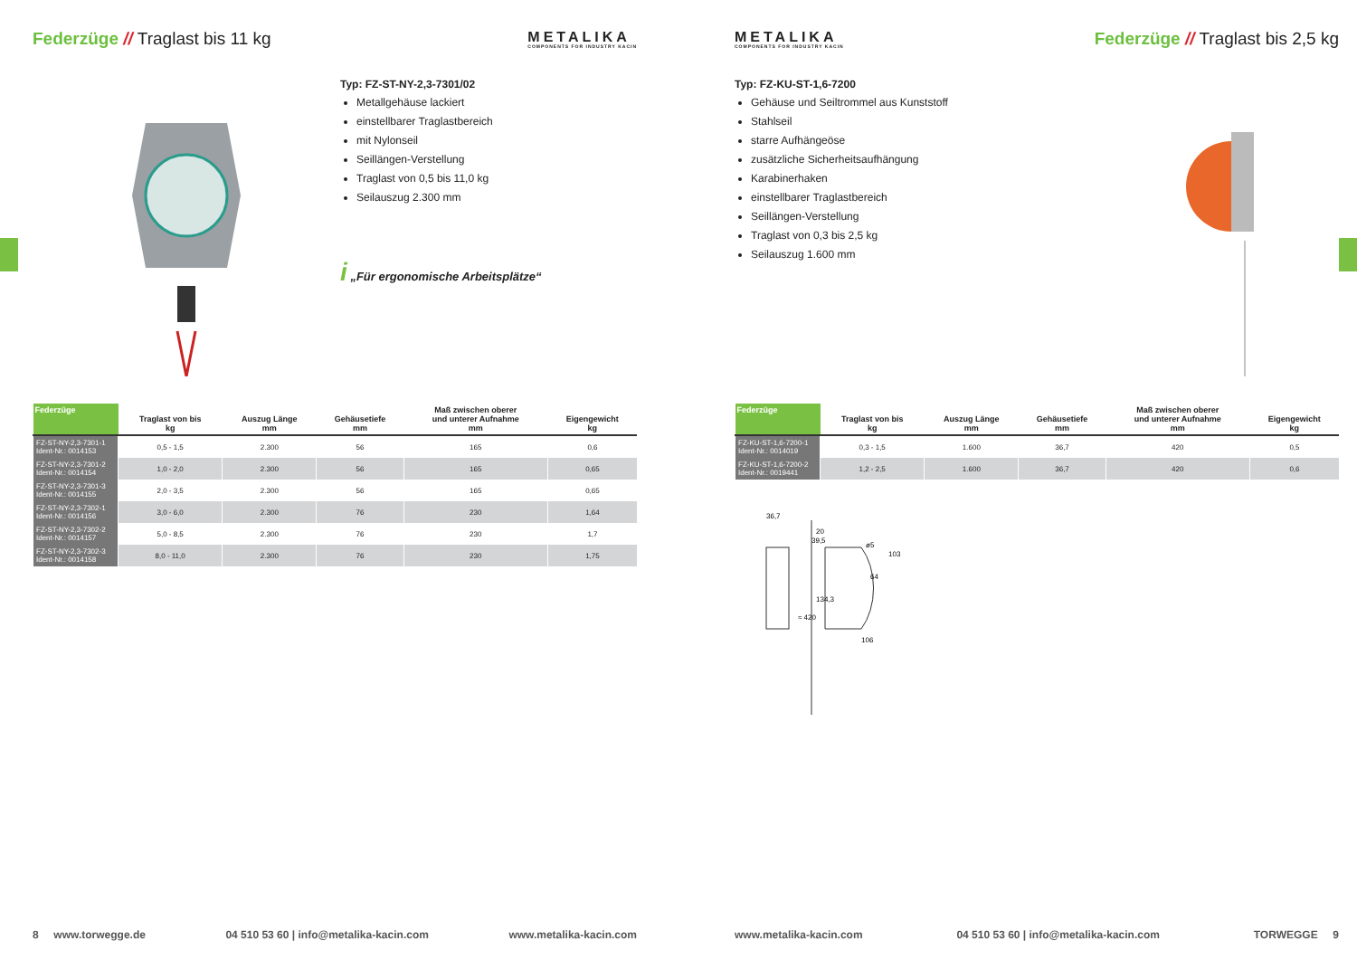Federzüge // Traglast bis 11 kg
METALIKA
COMPONENTS FOR INDUSTRY KACIN
Typ: FZ-ST-NY-2,3-7301/02
Metallgehäuse lackiert
einstellbarer Traglastbereich
mit Nylonseil
Seillängen-Verstellung
Traglast von 0,5 bis 11,0 kg
Seilauszug 2.300 mm
i „Für ergonomische Arbeitsplätze“
| Federzüge | Traglast von bis kg | Auszug Länge mm | Gehäusetiefe mm | Maß zwischen oberer und unterer Aufnahme mm | Eigengewicht kg |
| --- | --- | --- | --- | --- | --- |
| FZ-ST-NY-2,3-7301-1 Ident-Nr.: 0014153 | 0,5 - 1,5 | 2.300 | 56 | 165 | 0,6 |
| FZ-ST-NY-2,3-7301-2 Ident-Nr.: 0014154 | 1,0 - 2,0 | 2.300 | 56 | 165 | 0,65 |
| FZ-ST-NY-2,3-7301-3 Ident-Nr.: 0014155 | 2,0 - 3,5 | 2.300 | 56 | 165 | 0,65 |
| FZ-ST-NY-2,3-7302-1 Ident-Nr.: 0014156 | 3,0 - 6,0 | 2.300 | 76 | 230 | 1,64 |
| FZ-ST-NY-2,3-7302-2 Ident-Nr.: 0014157 | 5,0 - 8,5 | 2.300 | 76 | 230 | 1,7 |
| FZ-ST-NY-2,3-7302-3 Ident-Nr.: 0014158 | 8,0 - 11,0 | 2.300 | 76 | 230 | 1,75 |
8 www.torwegge.de 04 510 53 60 | info@metalika-kacin.com www.metalika-kacin.com
METALIKA
COMPONENTS FOR INDUSTRY KACIN
Federzüge // Traglast bis 2,5 kg
Typ: FZ-KU-ST-1,6-7200
Gehäuse und Seiltrommel aus Kunststoff
Stahlseil
starre Aufhängeöse
zusätzliche Sicherheitsaufhängung
Karabinerhaken
einstellbarer Traglastbereich
Seillängen-Verstellung
Traglast von 0,3 bis 2,5 kg
Seilauszug 1.600 mm
| Federzüge | Traglast von bis kg | Auszug Länge mm | Gehäusetiefe mm | Maß zwischen oberer und unterer Aufnahme mm | Eigengewicht kg |
| --- | --- | --- | --- | --- | --- |
| FZ-KU-ST-1,6-7200-1 Ident-Nr.: 0014019 | 0,3 - 1,5 | 1.600 | 36,7 | 420 | 0,5 |
| FZ-KU-ST-1,6-7200-2 Ident-Nr.: 0019441 | 1,2 - 2,5 | 1.600 | 36,7 | 420 | 0,6 |
36,7
20
39,5
103
64
ø5
134,3
≈ 420
106
www.metalika-kacin.com 04 510 53 60 | info@metalika-kacin.com TORWEGGE 9